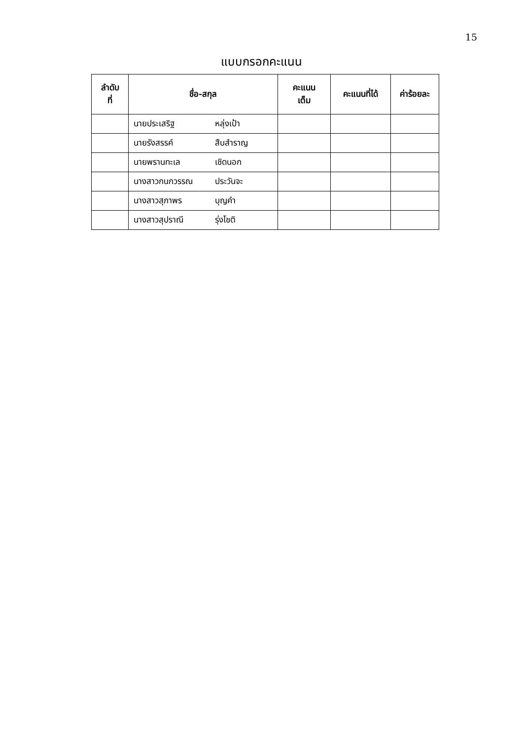15
แบบกรอกคะแนน
| ลำดับ ที่ | ชื่อ-สกุล | คะแนน เต็ม | คะแนนที่ได้ | ค่าร้อยละ |
| --- | --- | --- | --- | --- |
| | นายประเสริฐ หลุ่งเป้า | | | |
| | นายรังสรรค์ สืบสำราญ | | | |
| | นายพรานทะเล เชิดนอก | | | |
| | นางสาวกนกวรรณ ประวันจะ | | | |
| | นางสาวสุภาพร บุญคำ | | | |
| | นางสาวสุปราณี รุ่งโชติ | | | |